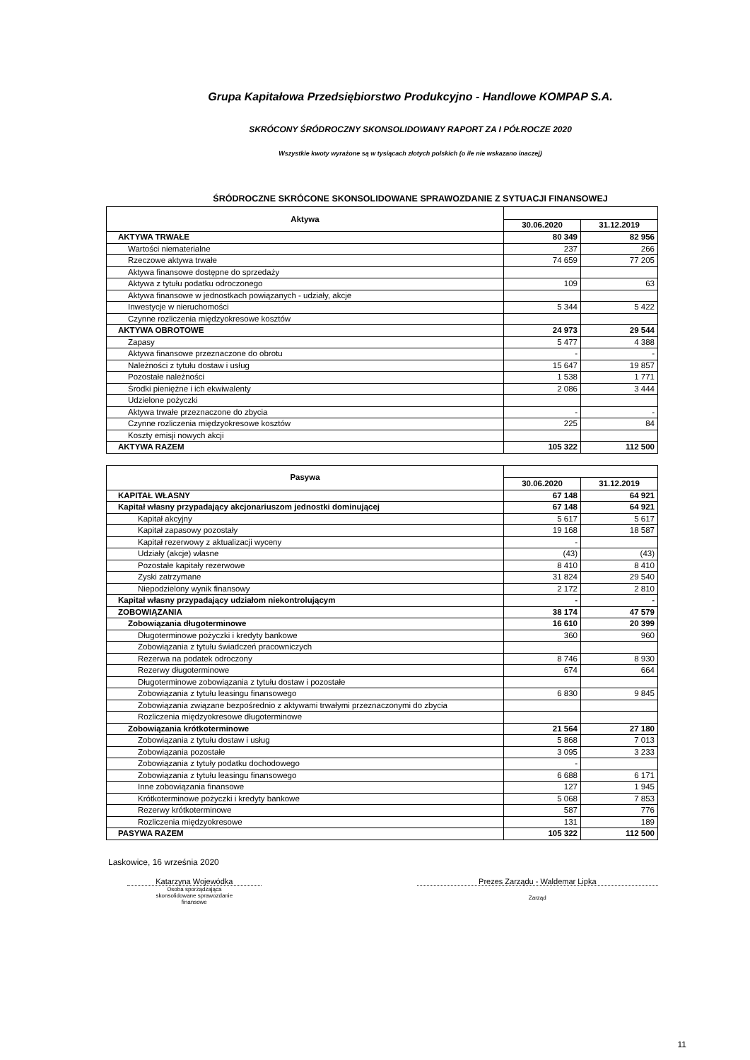Grupa Kapitałowa Przedsiębiorstwo Produkcyjno - Handlowe KOMPAP S.A.
SKRÓCONY ŚRÓDROCZNY SKONSOLIDOWANY RAPORT ZA I PÓŁROCZE 2020
Wszystkie kwoty wyrażone są w tysiącach złotych polskich (o ile nie wskazano inaczej)
ŚRÓDROCZNE SKRÓCONE SKONSOLIDOWANE SPRAWOZDANIE Z SYTUACJI FINANSOWEJ
| Aktywa | | |
| --- | --- | --- |
| | 30.06.2020 | 31.12.2019 |
| AKTYWA TRWAŁE | 80 349 | 82 956 |
| Wartości niematerialne | 237 | 266 |
| Rzeczowe aktywa trwałe | 74 659 | 77 205 |
| Aktywa finansowe dostępne do sprzedaży | | |
| Aktywa z tytułu podatku odroczonego | 109 | 63 |
| Aktywa finansowe w jednostkach powiązanych - udziały, akcje | | |
| Inwestycje w nieruchomości | 5 344 | 5 422 |
| Czynne rozliczenia międzyokresowe kosztów | | |
| AKTYWA OBROTOWE | 24 973 | 29 544 |
| Zapasy | 5 477 | 4 388 |
| Aktywa finansowe przeznaczone do obrotu | - | - |
| Należności z tytułu dostaw i usług | 15 647 | 19 857 |
| Pozostałe należności | 1 538 | 1 771 |
| Środki pieniężne i ich ekwiwalenty | 2 086 | 3 444 |
| Udzielone pożyczki | | |
| Aktywa trwałe przeznaczone do zbycia | - | - |
| Czynne rozliczenia międzyokresowe kosztów | 225 | 84 |
| Koszty emisji nowych akcji | | |
| AKTYWA RAZEM | 105 322 | 112 500 |
| Pasywa | | |
| --- | --- | --- |
| | 30.06.2020 | 31.12.2019 |
| KAPITAŁ WŁASNY | 67 148 | 64 921 |
| Kapitał własny przypadający akcjonariuszom jednostki dominującej | 67 148 | 64 921 |
| Kapitał akcyjny | 5 617 | 5 617 |
| Kapitał zapasowy pozostały | 19 168 | 18 587 |
| Kapitał rezerwowy z aktualizacji wyceny | - | |
| Udziały (akcje) własne | (43) | (43) |
| Pozostałe kapitały rezerwowe | 8 410 | 8 410 |
| Zyski zatrzymane | 31 824 | 29 540 |
| Niepodzielony wynik finansowy | 2 172 | 2 810 |
| Kapitał własny przypadający udziałom niekontrolującym | - | - |
| ZOBOWIĄZANIA | 38 174 | 47 579 |
| Zobowiązania długoterminowe | 16 610 | 20 399 |
| Długoterminowe pożyczki i kredyty bankowe | 360 | 960 |
| Zobowiązania z tytułu świadczeń pracowniczych | | |
| Rezerwa na podatek odroczony | 8 746 | 8 930 |
| Rezerwy długoterminowe | 674 | 664 |
| Długoterminowe zobowiązania z tytułu dostaw i pozostałe | | |
| Zobowiązania z tytułu leasingu finansowego | 6 830 | 9 845 |
| Zobowiązania związane bezpośrednio z aktywami trwałymi przeznaczonymi do zbycia | | |
| Rozliczenia międzyokresowe długoterminowe | | |
| Zobowiązania krótkoterminowe | 21 564 | 27 180 |
| Zobowiązania z tytułu dostaw i usług | 5 868 | 7 013 |
| Zobowiązania pozostałe | 3 095 | 3 233 |
| Zobowiązania z tytuły podatku dochodowego | - | |
| Zobowiązania z tytułu leasingu finansowego | 6 688 | 6 171 |
| Inne zobowiązania finansowe | 127 | 1 945 |
| Krótkoterminowe pożyczki i kredyty bankowe | 5 068 | 7 853 |
| Rezerwy krótkoterminowe | 587 | 776 |
| Rozliczenia międzyokresowe | 131 | 189 |
| PASYWA RAZEM | 105 322 | 112 500 |
Laskowice, 16 września 2020
Katarzyna Wojewódka
Osoba sporządzająca
skonsolidowane sprawozdanie
finansowe
Prezes Zarządu - Waldemar Lipka
Zarząd
11